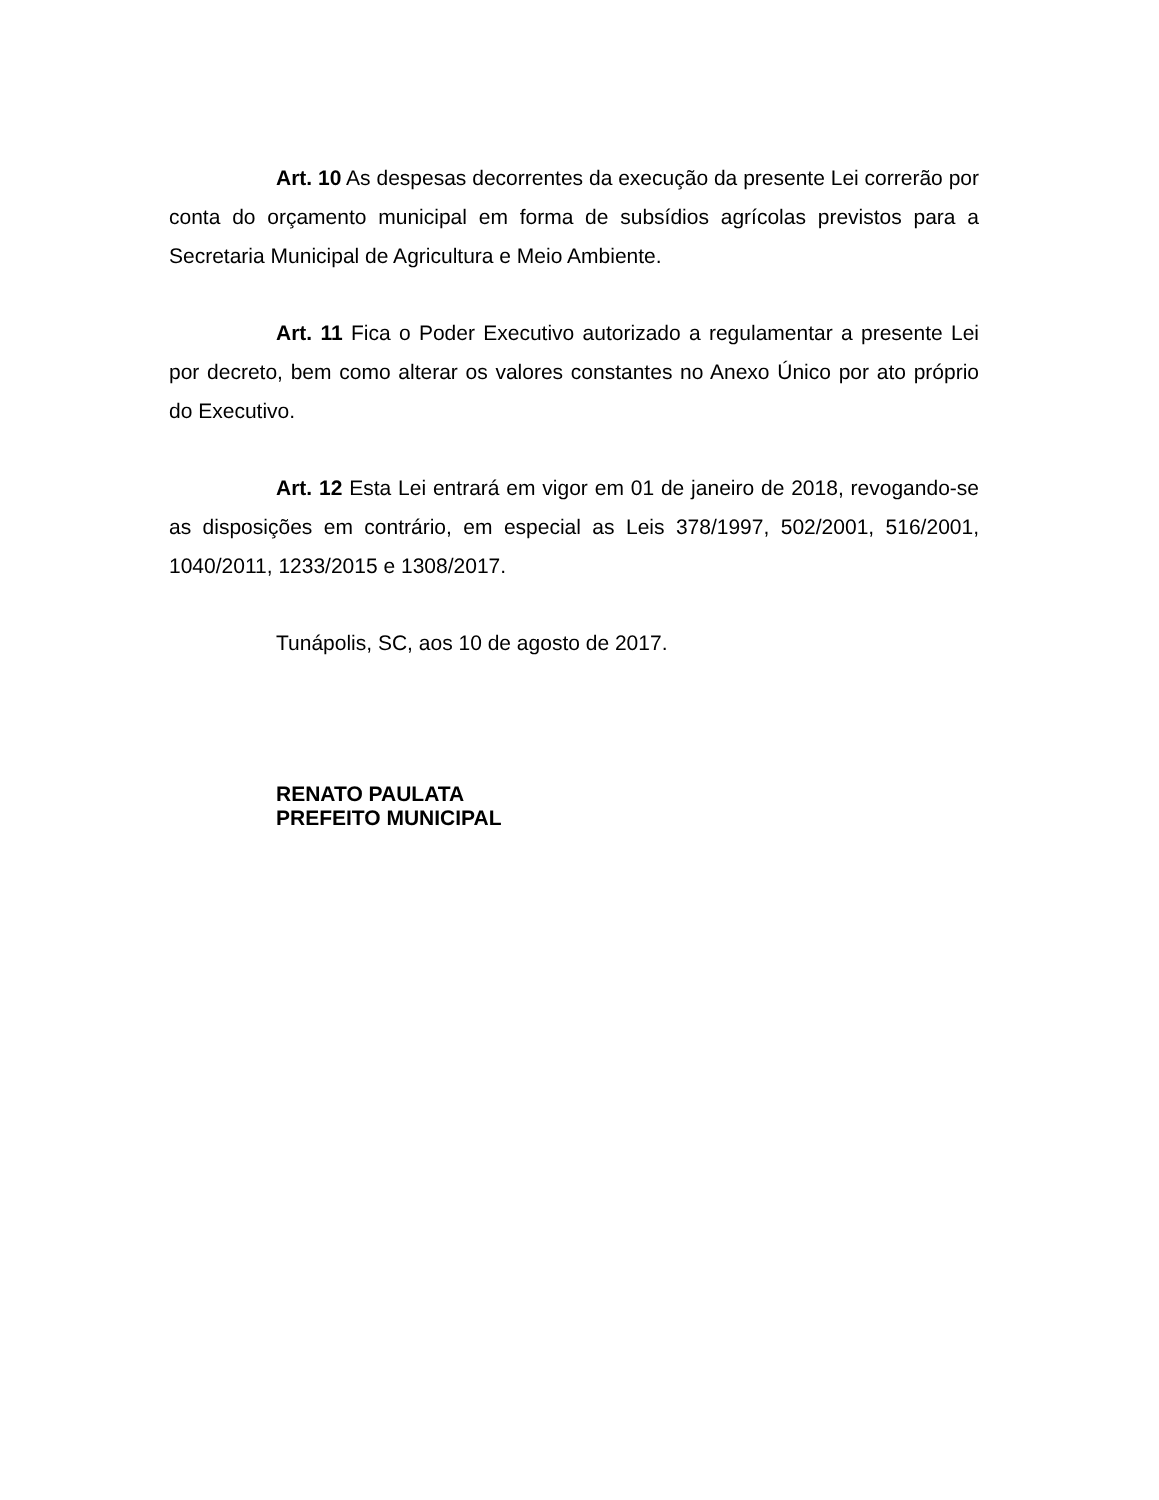Art. 10 As despesas decorrentes da execução da presente Lei correrão por conta do orçamento municipal em forma de subsídios agrícolas previstos para a Secretaria Municipal de Agricultura e Meio Ambiente.
Art. 11 Fica o Poder Executivo autorizado a regulamentar a presente Lei por decreto, bem como alterar os valores constantes no Anexo Único por ato próprio do Executivo.
Art. 12 Esta Lei entrará em vigor em 01 de janeiro de 2018, revogando-se as disposições em contrário, em especial as Leis 378/1997, 502/2001, 516/2001, 1040/2011, 1233/2015 e 1308/2017.
Tunápolis, SC, aos 10 de agosto de 2017.
RENATO PAULATA
PREFEITO MUNICIPAL